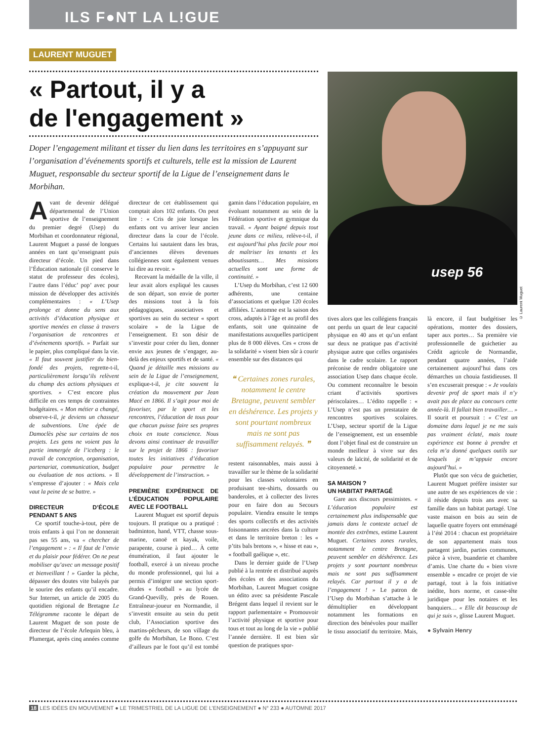ILS F●NT LA L!GUE
LAURENT MUGUET
« Partout, il y a
de l'engagement »
Doper l’engagement militant et tisser du lien dans les territoires en s’appuyant sur l’organisation d’événements sportifs et culturels, telle est la mission de Laurent Muguet, responsable du secteur sportif de la Ligue de l’enseignement dans le Morbihan.
usep 56
© Laurent Muguet
Avant de devenir délégué départemental de l’Union sportive de l’enseignement du premier degré (Usep) du Morbihan et coordonnateur régional, Laurent Muguet a passé de longues années en tant qu’enseignant puis directeur d’école. Un pied dans l’Éducation nationale (il conserve le statut de professeur des écoles), l’autre dans l’éduc’ pop’ avec pour mission de développer des activités complémentaires : « L’Usep prolonge et donne du sens aux activités d’éducation physique et sportive menées en classe à travers l’organisation de rencontres et d’événements sportifs. » Parfait sur le papier, plus compliqué dans la vie. « Il faut souvent justifier du bien-fondé des projets, regrette-t-il, particulièrement lorsqu’ils relèvent du champ des actions physiques et sportives. » C’est encore plus difficile en ces temps de contraintes budgétaires. « Mon métier a changé, observe-t-il, je deviens un chasseur de subventions. Une épée de Damoclès pèse sur certains de nos projets. Les gens ne voient pas la partie immergée de l’iceberg : le travail de conception, organisation, partenariat, communication, budget ou évaluation de nos actions. » Il s’empresse d’ajouter : « Mais cela vaut la peine de se battre. »
DIRECTEUR D’ÉCOLE PENDANT 5 ANS
 Ce sportif touche-à-tout, père de trois enfants à qui l’on ne donnerait pas ses 55 ans, va « chercher de l’engagement » : « Il faut de l’envie et du plaisir pour fédérer. On ne peut mobiliser qu’avec un message positif et bienveillant ! » Garder la pêche, dépasser des doutes vite balayés par le sourire des enfants qu’il encadre. Sur Internet, un article de 2005 du quotidien régional de Bretagne Le Télégramme raconte le départ de Laurent Muguet de son poste de directeur de l’école Arlequin bleu, à Plumergat, après cinq années comme directeur de cet établissement qui comptait alors 102 enfants. On peut lire : « Cris de joie lorsque les enfants ont vu arriver leur ancien directeur dans la cour de l’école. Certains lui sautaient dans les bras, d’anciennes élèves devenues collégiennes sont également venues lui dire au revoir. »
 Recevant la médaille de la ville, il leur avait alors expliqué les causes de son départ, son envie de porter des missions tout à la fois pédagogiques, associatives et sportives au sein du secteur « sport scolaire » de la Ligue de l’enseignement. Et son désir de s’investir pour créer du lien, donner envie aux jeunes de s’engager, au-delà des enjeux sportifs et de santé. « Quand je détaille mes missions au sein de la Ligue de l’enseignement, explique-t-il, je cite souvent la création du mouvement par Jean Macé en 1866. Il s’agit pour moi de favoriser, par le sport et les rencontres, l’éducation de tous pour que chacun puisse faire ses propres choix en toute conscience. Nous devons ainsi continuer de travailler sur le projet de 1866 : favoriser toutes les initiatives d’éducation populaire pour permettre le développement de l’instruction. »
PREMIÈRE EXPÉRIENCE DE L’ÉDUCATION POPULAIRE AVEC LE FOOTBALL
 Laurent Muguet est sportif depuis toujours. Il pratique ou a pratiqué : badminton, hand, VTT, chasse sous-marine, canoë et kayak, voile, parapente, course à pied… À cette énumération, il faut ajouter le football, exercé à un niveau proche du monde professionnel, qui lui a permis d’intégrer une section sport-études « football » au lycée de Grand-Quevilly, près de Rouen. Entraîneur-joueur en Normandie, il s’investit ensuite au sein du petit club, l’Association sportive des martins-pêcheurs, de son village du golfe du Morbihan, Le Bono. C’est d’ailleurs par le foot qu’il est tombé gamin dans l’éducation populaire, en évoluant notamment au sein de la Fédération sportive et gymnique du travail. « Ayant baigné depuis tout jeune dans ce milieu, relève-t-il, il est aujourd’hui plus facile pour moi de maîtriser les tenants et les aboutissants… Mes missions actuelles sont une forme de continuité. »
 L’Usep du Morbihan, c’est 12 600 adhérents, une centaine d’associations et quelque 120 écoles affiliées. L’automne est la saison des cross, adaptés à l’âge et au profil des enfants, soit une quinzaine de manifestations auxquelles participent plus de 8 000 élèves. Ces « cross de la solidarité » visent bien sûr à courir ensemble sur des distances qui
❝ Certaines zones rurales, notamment le centre Bretagne, peuvent sembler en déshérence. Les projets y sont pourtant nombreux mais ne sont pas suffisamment relayés. ❞
restent raisonnables, mais aussi à travailler sur le thème de la solidarité pour les classes volontaires en produisant tee-shirts, dossards ou banderoles, et à collecter des livres pour en faire don au Secours populaire. Viendra ensuite le temps des sports collectifs et des activités foisonnantes ancrées dans la culture et dans le territoire breton : les « p’tits bals bretons », « hisse et eau », « football gaélique », etc.
 Dans le dernier guide de l’Usep publié à la rentrée et distribué auprès des écoles et des associations du Morbihan, Laurent Muguet cosigne un édito avec sa présidente Pascale Brégent dans lequel il revient sur le rapport parlementaire « Promouvoir l’activité physique et sportive pour tous et tout au long de la vie » publié l’année dernière. Il est bien sûr question de pratiques spor-
tives alors que les collégiens français ont perdu un quart de leur capacité physique en 40 ans et qu’un enfant sur deux ne pratique pas d’activité physique autre que celles organisées dans le cadre scolaire. Le rapport préconise de rendre obligatoire une association Usep dans chaque école. Ou comment reconnaître le besoin criant d’activités sportives périscolaires… L’édito rappelle : « L’Usep n’est pas un prestataire de rencontres sportives scolaires. L’Usep, secteur sportif de la Ligue de l’enseignement, est un ensemble dont l’objet final est de construire un monde meilleur à vivre sur des valeurs de laïcité, de solidarité et de citoyenneté. »
SA MAISON ?
UN HABITAT PARTAGÉ
 Gare aux discours pessimistes. « L’éducation populaire est certainement plus indispensable que jamais dans le contexte actuel de montée des extrêmes, estime Laurent Muguet. Certaines zones rurales, notamment le centre Bretagne, peuvent sembler en déshérence. Les projets y sont pourtant nombreux mais ne sont pas suffisamment relayés. Car partout il y a de l’engagement ! » Le patron de l’Usep du Morbihan s’attache à le démultiplier en développant notamment les formations en direction des bénévoles pour mailler le tissu associatif du territoire. Mais, là encore, il faut budgétiser les opérations, monter des dossiers, taper aux portes… Sa première vie professionnelle de guichetier au Crédit agricole de Normandie, pendant quatre années, l’aide certainement aujourd’hui dans ces démarches un chouia fastidieuses. Il s’en excuserait presque : « Je voulais devenir prof de sport mais il n’y avait pas de place au concours cette année-là. Il fallait bien travailler… » Il sourit et poursuit : « C’est un domaine dans lequel je ne me suis pas vraiment éclaté, mais toute expérience est bonne à prendre et cela m’a donné quelques outils sur lesquels je m’appuie encore aujourd’hui. »
 Plutôt que son vécu de guichetier, Laurent Muguet préfère insister sur une autre de ses expériences de vie : il réside depuis trois ans avec sa famille dans un habitat partagé. Une vaste maison en bois au sein de laquelle quatre foyers ont emménagé à l’été 2014 : chacun est propriétaire de son appartement mais tous partagent jardin, parties communes, pièce à vivre, buanderie et chambre d’amis. Une charte du « bien vivre ensemble » encadre ce projet de vie partagé, tout à la fois initiative inédite, hors norme, et casse-tête juridique pour les notaires et les banquiers… « Elle dit beaucoup de qui je suis », glisse Laurent Muguet.
● Sylvain Henry
18 LES IDÉES EN MOUVEMENT ● LE TRIMESTRIEL DE LA LIGUE DE L’ENSEIGNEMENT ● N° 233 ● AUTOMNE 2017